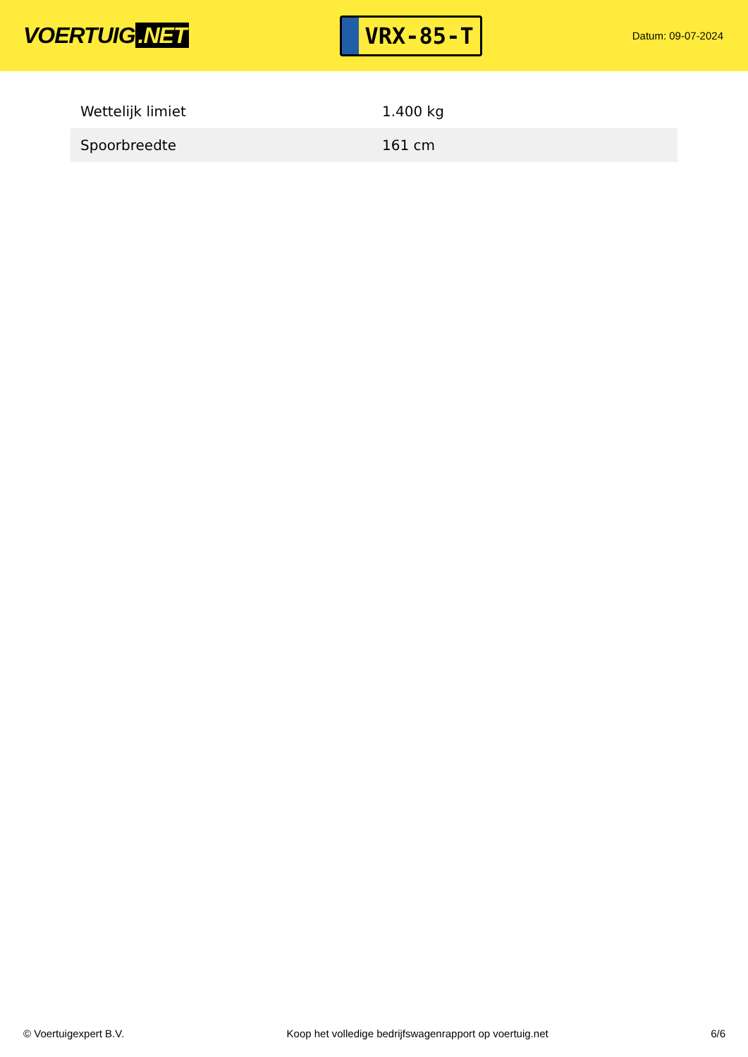VOERTUIG.NET
VRX-85-T
Datum: 09-07-2024
| Wettelijk limiet | 1.400 kg |
| Spoorbreedte | 161 cm |
© Voertuigexpert B.V. Koop het volledige bedrijfswagenrapport op voertuig.net 6/6